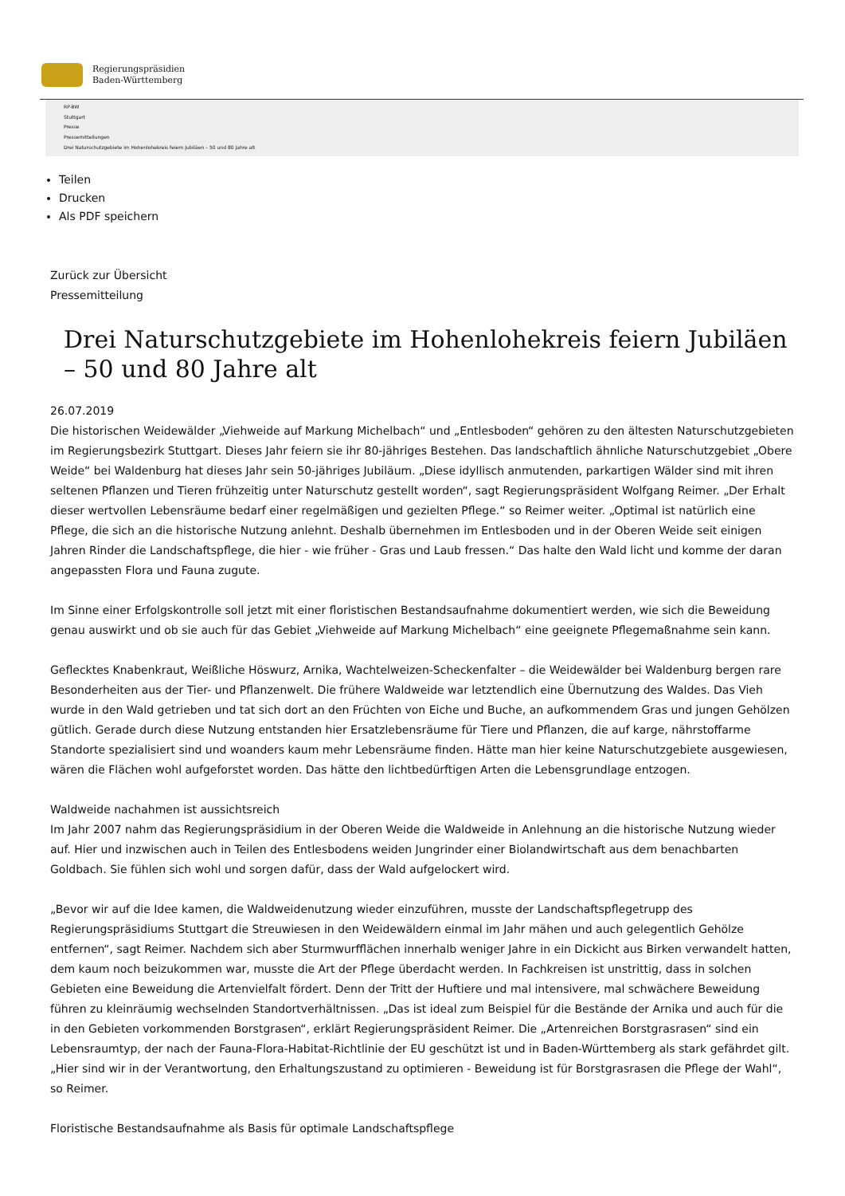Regierungspräsidien
Baden-Württemberg
RP-BW
Stuttgart
Presse
Pressemitteilungen
Drei Naturschutzgebiete im Hohenlohekreis feiern Jubiläen – 50 und 80 Jahre alt
Teilen
Drucken
Als PDF speichern
Zurück zur Übersicht
Pressemitteilung
Drei Naturschutzgebiete im Hohenlohekreis feiern Jubiläen – 50 und 80 Jahre alt
26.07.2019
Die historischen Weidewälder „Viehweide auf Markung Michelbach“ und „Entlesboden“ gehören zu den ältesten Naturschutzgebieten im Regierungsbezirk Stuttgart. Dieses Jahr feiern sie ihr 80-jähriges Bestehen. Das landschaftlich ähnliche Naturschutzgebiet „Obere Weide“ bei Waldenburg hat dieses Jahr sein 50-jähriges Jubiläum. „Diese idyllisch anmutenden, parkartigen Wälder sind mit ihren seltenen Pflanzen und Tieren frühzeitig unter Naturschutz gestellt worden“, sagt Regierungspräsident Wolfgang Reimer. „Der Erhalt dieser wertvollen Lebensräume bedarf einer regelmäßigen und gezielten Pflege.“ so Reimer weiter. „Optimal ist natürlich eine Pflege, die sich an die historische Nutzung anlehnt. Deshalb übernehmen im Entlesboden und in der Oberen Weide seit einigen Jahren Rinder die Landschaftspflege, die hier - wie früher - Gras und Laub fressen.“ Das halte den Wald licht und komme der daran angepassten Flora und Fauna zugute.
Im Sinne einer Erfolgskontrolle soll jetzt mit einer floristischen Bestandsaufnahme dokumentiert werden, wie sich die Beweidung genau auswirkt und ob sie auch für das Gebiet „Viehweide auf Markung Michelbach“ eine geeignete Pflegemaßnahme sein kann.
Geflecktes Knabenkraut, Weißliche Höswurz, Arnika, Wachtelweizen-Scheckenfalter – die Weidewälder bei Waldenburg bergen rare Besonderheiten aus der Tier- und Pflanzenwelt. Die frühere Waldweide war letztendlich eine Übernutzung des Waldes. Das Vieh wurde in den Wald getrieben und tat sich dort an den Früchten von Eiche und Buche, an aufkommendem Gras und jungen Gehölzen gütlich. Gerade durch diese Nutzung entstanden hier Ersatzlebensräume für Tiere und Pflanzen, die auf karge, nährstoffarme Standorte spezialisiert sind und woanders kaum mehr Lebensräume finden. Hätte man hier keine Naturschutzgebiete ausgewiesen, wären die Flächen wohl aufgeforstet worden. Das hätte den lichtbedürftigen Arten die Lebensgrundlage entzogen.
Waldweide nachahmen ist aussichtsreich
Im Jahr 2007 nahm das Regierungspräsidium in der Oberen Weide die Waldweide in Anlehnung an die historische Nutzung wieder auf. Hier und inzwischen auch in Teilen des Entlesbodens weiden Jungrinder einer Biolandwirtschaft aus dem benachbarten Goldbach. Sie fühlen sich wohl und sorgen dafür, dass der Wald aufgelockert wird.
„Bevor wir auf die Idee kamen, die Waldweidenutzung wieder einzuführen, musste der Landschaftspflegetrupp des Regierungspräsidiums Stuttgart die Streuwiesen in den Weidewäldern einmal im Jahr mähen und auch gelegentlich Gehölze entfernen“, sagt Reimer. Nachdem sich aber Sturmwurfflächen innerhalb weniger Jahre in ein Dickicht aus Birken verwandelt hatten, dem kaum noch beizukommen war, musste die Art der Pflege überdacht werden. In Fachkreisen ist unstrittig, dass in solchen Gebieten eine Beweidung die Artenvielfalt fördert. Denn der Tritt der Huftiere und mal intensivere, mal schwächere Beweidung führen zu kleinräumig wechselnden Standortverhältnissen. „Das ist ideal zum Beispiel für die Bestände der Arnika und auch für die in den Gebieten vorkommenden Borstgrasen“, erklärt Regierungspräsident Reimer. Die „Artenreichen Borstgrasrasen“ sind ein Lebensraumtyp, der nach der Fauna-Flora-Habitat-Richtlinie der EU geschützt ist und in Baden-Württemberg als stark gefährdet gilt. „Hier sind wir in der Verantwortung, den Erhaltungszustand zu optimieren - Beweidung ist für Borstgrasrasen die Pflege der Wahl“, so Reimer.
Floristische Bestandsaufnahme als Basis für optimale Landschaftspflege